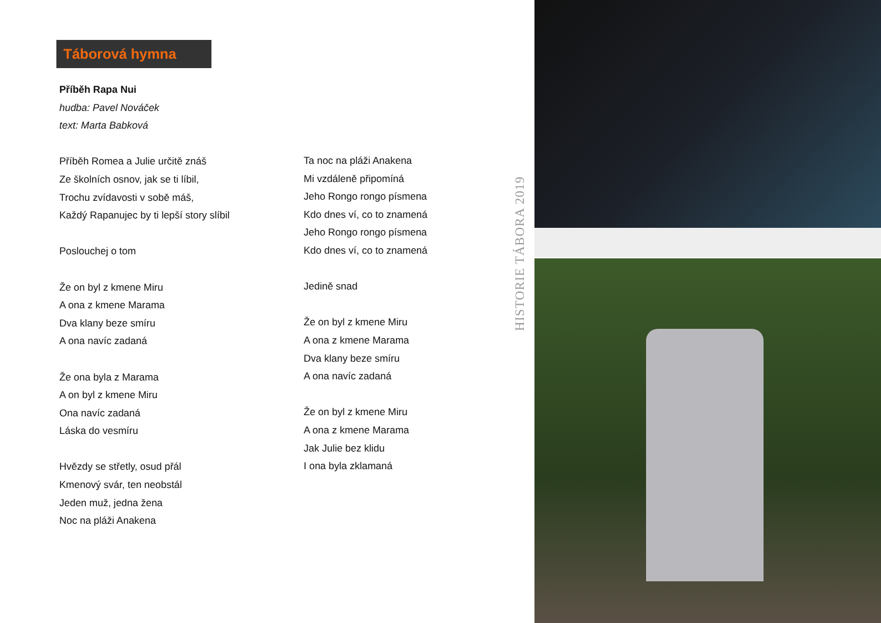Táborová hymna
Příběh Rapa Nui
hudba: Pavel Nováček
text: Marta Babková
Příběh Romea a Julie určitě znáš
Ze školních osnov, jak se ti líbil,
Trochu zvídavosti v sobě máš,
Každý Rapanujec by ti lepší story slíbil
Poslouchej o tom
Že on byl z kmene Miru
A ona z kmene Marama
Dva klany beze smíru
A ona navíc zadaná
Že ona byla z Marama
A on byl z kmene Miru
Ona navíc zadaná
Láska do vesmíru
Hvězdy se střetly, osud přál
Kmenový svár, ten neobstál
Jeden muž, jedna žena
Noc na pláži Anakena
Ta noc na pláži Anakena
Mi vzdáleně připomíná
Jeho Rongo rongo písmena
Kdo dnes ví, co to znamená
Jeho Rongo rongo písmena
Kdo dnes ví, co to znamená
Jedině snad
Že on byl z kmene Miru
A ona z kmene Marama
Dva klany beze smíru
A ona navíc zadaná
Že on byl z kmene Miru
A ona z kmene Marama
Jak Julie bez klidu
I ona byla zklamaná
HISTORIE TÁBORA 2019